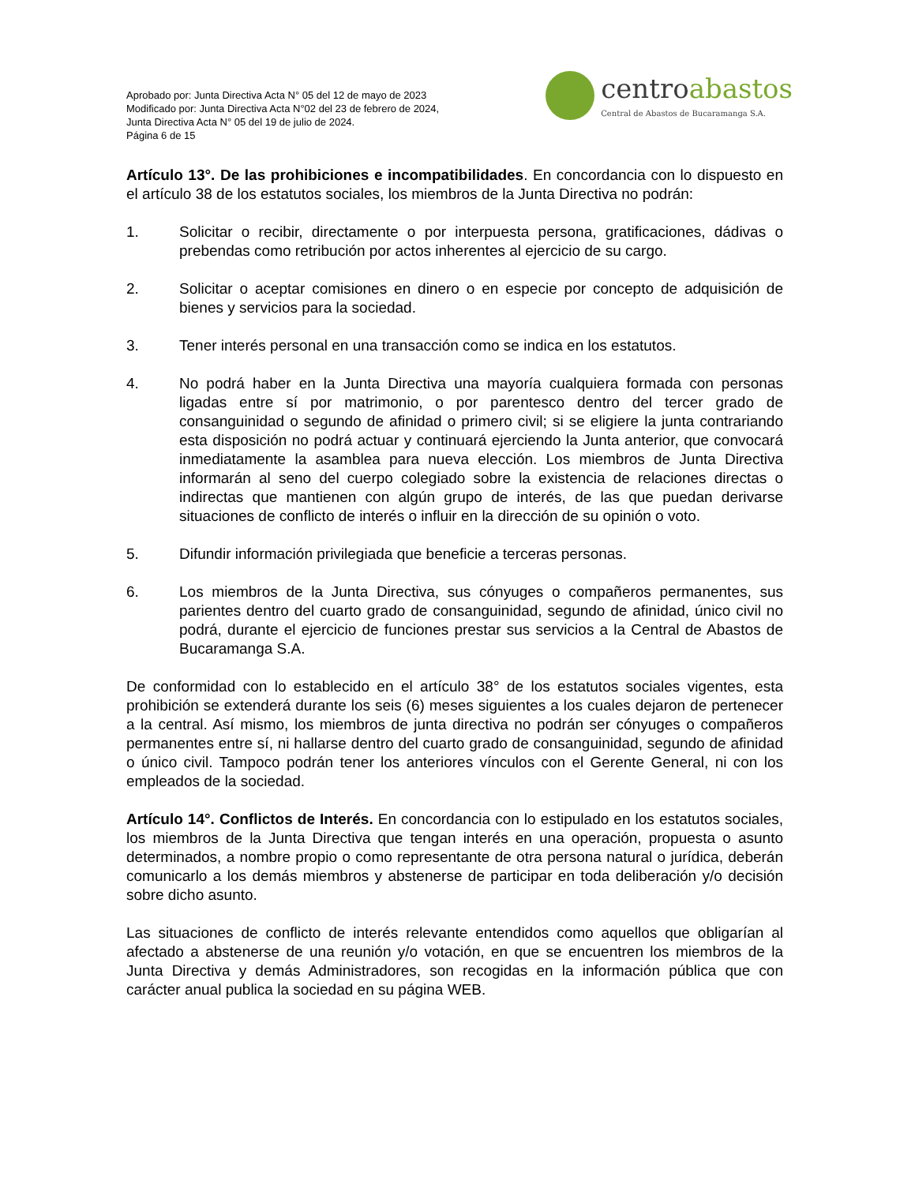Aprobado por: Junta Directiva Acta N° 05 del 12 de mayo de 2023
Modificado por: Junta Directiva Acta N°02 del 23 de febrero de 2024,
Junta Directiva Acta N° 05 del 19 de julio de 2024.
Página 6 de 15
centro abastos
Central de Abastos de Bucaramanga S.A.
Artículo 13°. De las prohibiciones e incompatibilidades. En concordancia con lo dispuesto en el artículo 38 de los estatutos sociales, los miembros de la Junta Directiva no podrán:
1. Solicitar o recibir, directamente o por interpuesta persona, gratificaciones, dádivas o prebendas como retribución por actos inherentes al ejercicio de su cargo.
2. Solicitar o aceptar comisiones en dinero o en especie por concepto de adquisición de bienes y servicios para la sociedad.
3. Tener interés personal en una transacción como se indica en los estatutos.
4. No podrá haber en la Junta Directiva una mayoría cualquiera formada con personas ligadas entre sí por matrimonio, o por parentesco dentro del tercer grado de consanguinidad o segundo de afinidad o primero civil; si se eligiere la junta contrariando esta disposición no podrá actuar y continuará ejerciendo la Junta anterior, que convocará inmediatamente la asamblea para nueva elección. Los miembros de Junta Directiva informarán al seno del cuerpo colegiado sobre la existencia de relaciones directas o indirectas que mantienen con algún grupo de interés, de las que puedan derivarse situaciones de conflicto de interés o influir en la dirección de su opinión o voto.
5. Difundir información privilegiada que beneficie a terceras personas.
6. Los miembros de la Junta Directiva, sus cónyuges o compañeros permanentes, sus parientes dentro del cuarto grado de consanguinidad, segundo de afinidad, único civil no podrá, durante el ejercicio de funciones prestar sus servicios a la Central de Abastos de Bucaramanga S.A.
De conformidad con lo establecido en el artículo 38° de los estatutos sociales vigentes, esta prohibición se extenderá durante los seis (6) meses siguientes a los cuales dejaron de pertenecer a la central. Así mismo, los miembros de junta directiva no podrán ser cónyuges o compañeros permanentes entre sí, ni hallarse dentro del cuarto grado de consanguinidad, segundo de afinidad o único civil. Tampoco podrán tener los anteriores vínculos con el Gerente General, ni con los empleados de la sociedad.
Artículo 14°. Conflictos de Interés. En concordancia con lo estipulado en los estatutos sociales, los miembros de la Junta Directiva que tengan interés en una operación, propuesta o asunto determinados, a nombre propio o como representante de otra persona natural o jurídica, deberán comunicarlo a los demás miembros y abstenerse de participar en toda deliberación y/o decisión sobre dicho asunto.
Las situaciones de conflicto de interés relevante entendidos como aquellos que obligarían al afectado a abstenerse de una reunión y/o votación, en que se encuentren los miembros de la Junta Directiva y demás Administradores, son recogidas en la información pública que con carácter anual publica la sociedad en su página WEB.